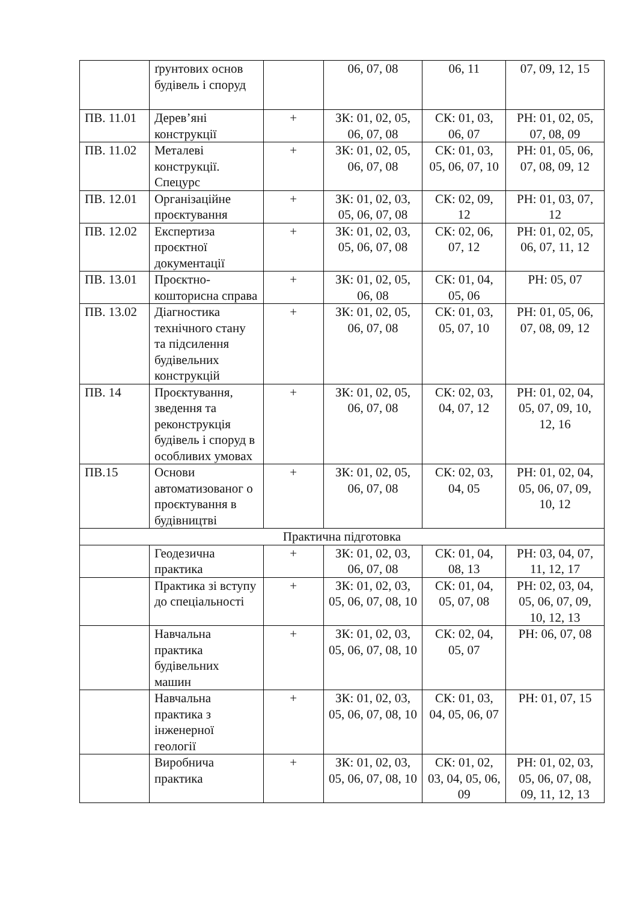| | ґрунтових основ будівель і споруд | | 06, 07, 08 | 06, 11 | 07, 09, 12, 15 |
| ПВ. 11.01 | Дерев’яні конструкції | + | ЗК: 01, 02, 05, 06, 07, 08 | СК: 01, 03, 06, 07 | РН: 01, 02, 05, 07, 08, 09 |
| ПВ. 11.02 | Металеві конструкції. Спецурс | + | ЗК: 01, 02, 05, 06, 07, 08 | СК: 01, 03, 05, 06, 07, 10 | РН: 01, 05, 06, 07, 08, 09, 12 |
| ПВ. 12.01 | Організаційне проєктування | + | ЗК: 01, 02, 03, 05, 06, 07, 08 | СК: 02, 09, 12 | РН: 01, 03, 07, 12 |
| ПВ. 12.02 | Експертиза проєктної документації | + | ЗК: 01, 02, 03, 05, 06, 07, 08 | СК: 02, 06, 07, 12 | РН: 01, 02, 05, 06, 07, 11, 12 |
| ПВ. 13.01 | Проєктно-кошторисна справа | + | ЗК: 01, 02, 05, 06, 08 | СК: 01, 04, 05, 06 | РН: 05, 07 |
| ПВ. 13.02 | Діагностика технічного стану та підсилення будівельних конструкцій | + | ЗК: 01, 02, 05, 06, 07, 08 | СК: 01, 03, 05, 07, 10 | РН: 01, 05, 06, 07, 08, 09, 12 |
| ПВ. 14 | Проєктування, зведення та реконструкція будівель і споруд в особливих умовах | + | ЗК: 01, 02, 05, 06, 07, 08 | СК: 02, 03, 04, 07, 12 | РН: 01, 02, 04, 05, 07, 09, 10, 12, 16 |
| ПВ.15 | Основи автоматизованог о проєктування в будівництві | + | ЗК: 01, 02, 05, 06, 07, 08 | СК: 02, 03, 04, 05 | РН: 01, 02, 04, 05, 06, 07, 09, 10, 12 |
| Практична підготовка | | | | | |
| | Геодезична практика | + | ЗК: 01, 02, 03, 06, 07, 08 | СК: 01, 04, 08, 13 | РН: 03, 04, 07, 11, 12, 17 |
| | Практика зі вступу до спеціальності | + | ЗК: 01, 02, 03, 05, 06, 07, 08, 10 | СК: 01, 04, 05, 07, 08 | РН: 02, 03, 04, 05, 06, 07, 09, 10, 12, 13 |
| | Навчальна практика будівельних машин | + | ЗК: 01, 02, 03, 05, 06, 07, 08, 10 | СК: 02, 04, 05, 07 | РН: 06, 07, 08 |
| | Навчальна практика з інженерної геології | + | ЗК: 01, 02, 03, 05, 06, 07, 08, 10 | СК: 01, 03, 04, 05, 06, 07 | РН: 01, 07, 15 |
| | Виробнича практика | + | ЗК: 01, 02, 03, 05, 06, 07, 08, 10 | СК: 01, 02, 03, 04, 05, 06, 09 | РН: 01, 02, 03, 05, 06, 07, 08, 09, 11, 12, 13 |